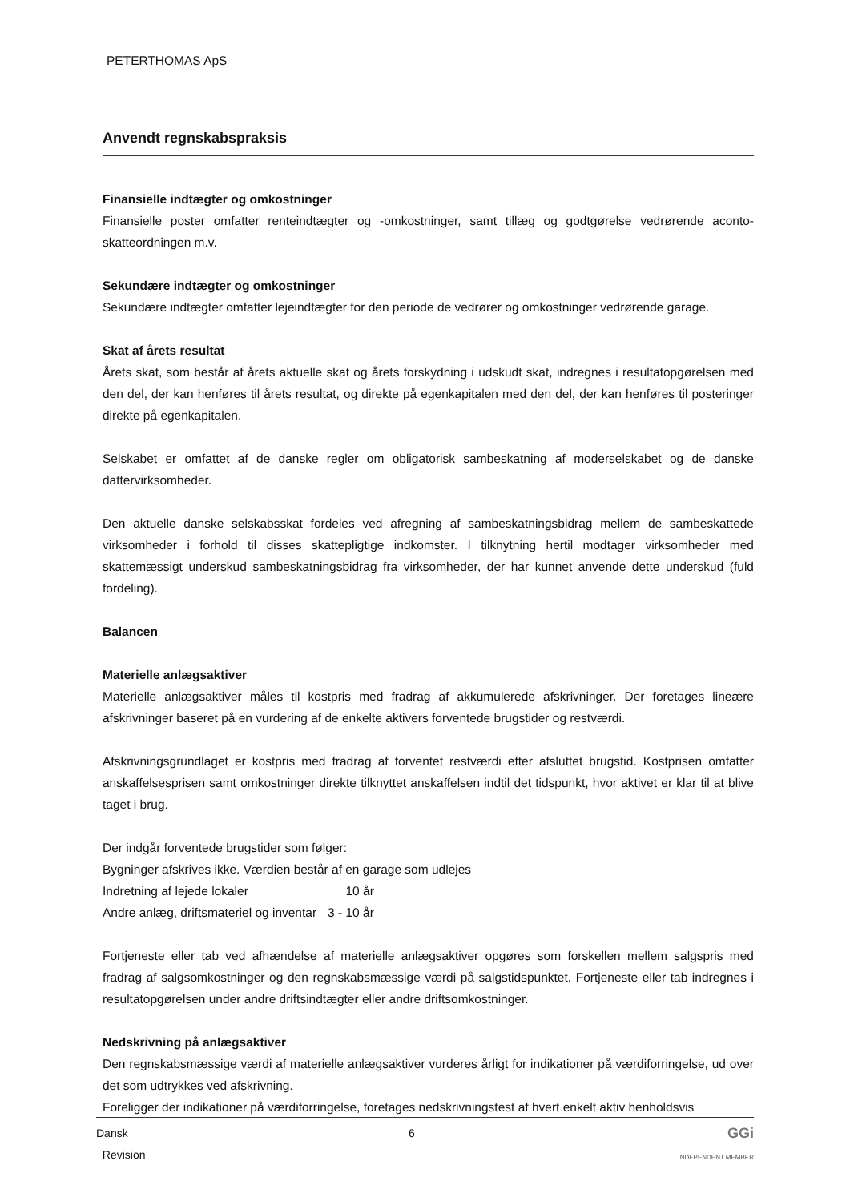PETERTHOMAS ApS
Anvendt regnskabspraksis
Finansielle indtægter og omkostninger
Finansielle poster omfatter renteindtægter og -omkostninger, samt tillæg og godtgørelse vedrørende aconto-skatteordningen m.v.
Sekundære indtægter og omkostninger
Sekundære indtægter omfatter lejeindtægter for den periode de vedrører og omkostninger vedrørende garage.
Skat af årets resultat
Årets skat, som består af årets aktuelle skat og årets forskydning i udskudt skat, indregnes i resultatopgørelsen med den del, der kan henføres til årets resultat, og direkte på egenkapitalen med den del, der kan henføres til posteringer direkte på egenkapitalen.
Selskabet er omfattet af de danske regler om obligatorisk sambeskatning af moderselskabet og de danske dattervirksomheder.
Den aktuelle danske selskabsskat fordeles ved afregning af sambeskatningsbidrag mellem de sambeskattede virksomheder i forhold til disses skattepligtige indkomster. I tilknytning hertil modtager virksomheder med skattemæssigt underskud sambeskatningsbidrag fra virksomheder, der har kunnet anvende dette underskud (fuld fordeling).
Balancen
Materielle anlægsaktiver
Materielle anlægsaktiver måles til kostpris med fradrag af akkumulerede afskrivninger. Der foretages lineære afskrivninger baseret på en vurdering af de enkelte aktivers forventede brugstider og restværdi.
Afskrivningsgrundlaget er kostpris med fradrag af forventet restværdi efter afsluttet brugstid. Kostprisen omfatter anskaffelsesprisen samt omkostninger direkte tilknyttet anskaffelsen indtil det tidspunkt, hvor aktivet er klar til at blive taget i brug.
Der indgår forventede brugstider som følger:
Bygninger afskrives ikke. Værdien består af en garage som udlejes
| Indretning af lejede lokaler | 10 år |
| Andre anlæg, driftsmateriel og inventar | 3 - 10 år |
Fortjeneste eller tab ved afhændelse af materielle anlægsaktiver opgøres som forskellen mellem salgspris med fradrag af salgsomkostninger og den regnskabsmæssige værdi på salgstidspunktet. Fortjeneste eller tab indregnes i resultatopgørelsen under andre driftsindtægter eller andre driftsomkostninger.
Nedskrivning på anlægsaktiver
Den regnskabsmæssige værdi af materielle anlægsaktiver vurderes årligt for indikationer på værdiforringelse, ud over det som udtrykkes ved afskrivning.
Foreligger der indikationer på værdiforringelse, foretages nedskrivningstest af hvert enkelt aktiv henholdsvis
Dansk
Revision
6
GGi
INDEPENDENT MEMBER